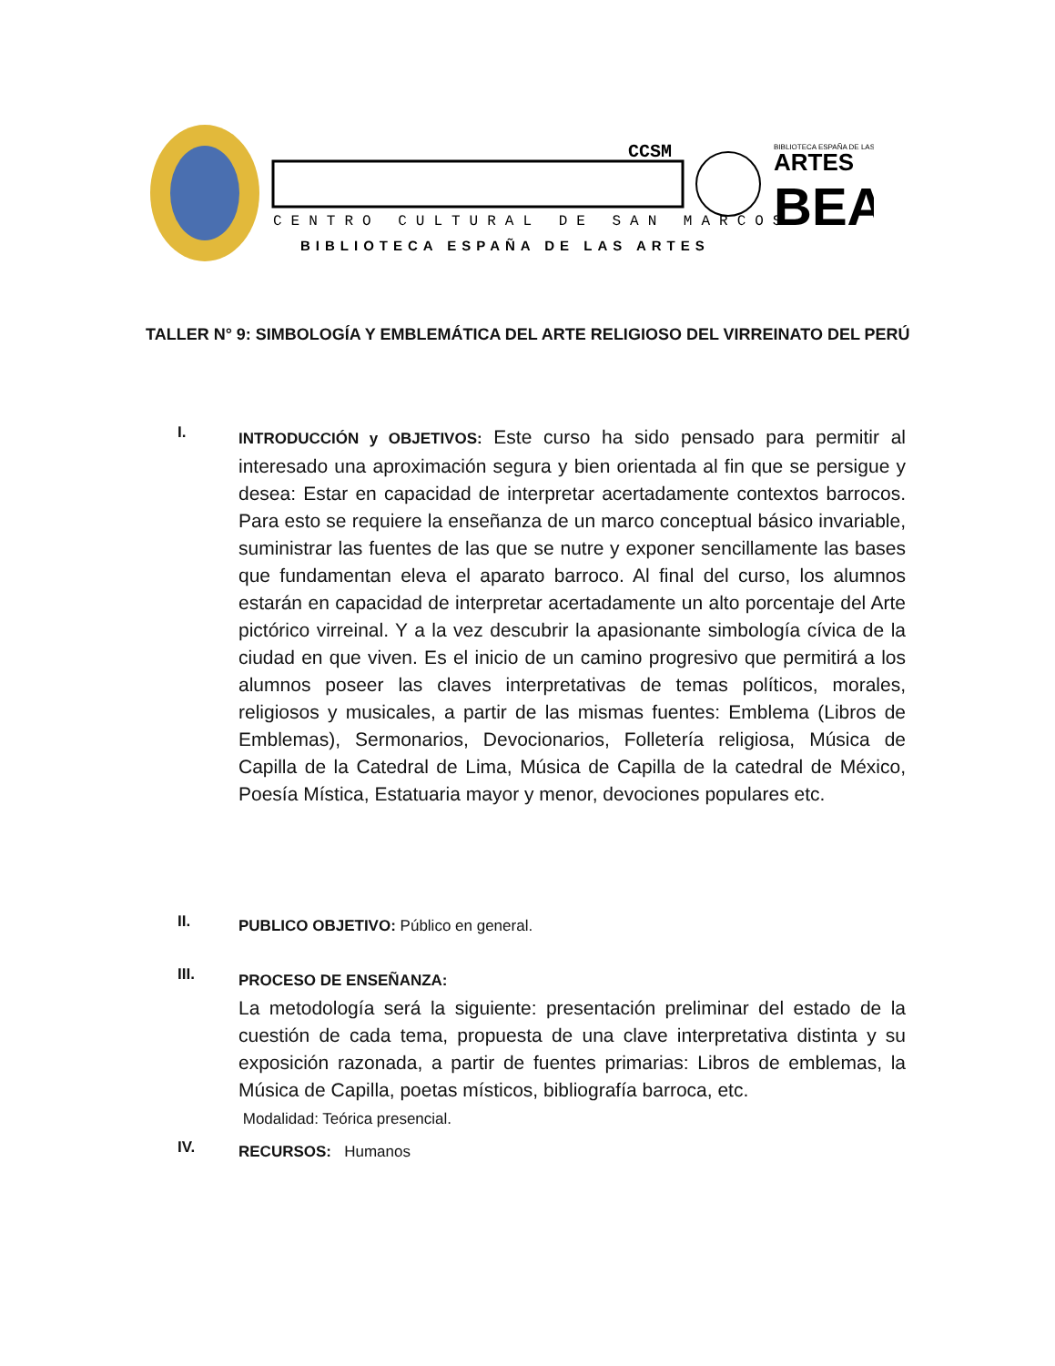CENTRO CULTURAL DE SAN MARCOS
BIBLIOTECA ESPAÑA DE LAS ARTES
CCSM
BIBLIOTECA ESPAÑA DE LAS
ARTES
BEA
TALLER N° 9: SIMBOLOGÍA Y EMBLEMÁTICA DEL ARTE RELIGIOSO DEL VIRREINATO DEL PERÚ
I.
INTRODUCCIÓN y OBJETIVOS: Este curso ha sido pensado para permitir al interesado una aproximación segura y bien orientada al fin que se persigue y desea: Estar en capacidad de interpretar acertadamente contextos barrocos. Para esto se requiere la enseñanza de un marco conceptual básico invariable, suministrar las fuentes de las que se nutre y exponer sencillamente las bases que fundamentan eleva el aparato barroco. Al final del curso, los alumnos estarán en capacidad de interpretar acertadamente un alto porcentaje del Arte pictórico virreinal. Y a la vez descubrir la apasionante simbología cívica de la ciudad en que viven. Es el inicio de un camino progresivo que permitirá a los alumnos poseer las claves interpretativas de temas políticos, morales, religiosos y musicales, a partir de las mismas fuentes: Emblema (Libros de Emblemas), Sermonarios, Devocionarios, Folletería religiosa, Música de Capilla de la Catedral de Lima, Música de Capilla de la catedral de México, Poesía Mística, Estatuaria mayor y menor, devociones populares etc.
II.
PUBLICO OBJETIVO: Público en general.
III.
PROCESO DE ENSEÑANZA:
La metodología será la siguiente: presentación preliminar del estado de la cuestión de cada tema, propuesta de una clave interpretativa distinta y su exposición razonada, a partir de fuentes primarias: Libros de emblemas, la Música de Capilla, poetas místicos, bibliografía barroca, etc.
Modalidad: Teórica presencial.
IV.
RECURSOS: Humanos